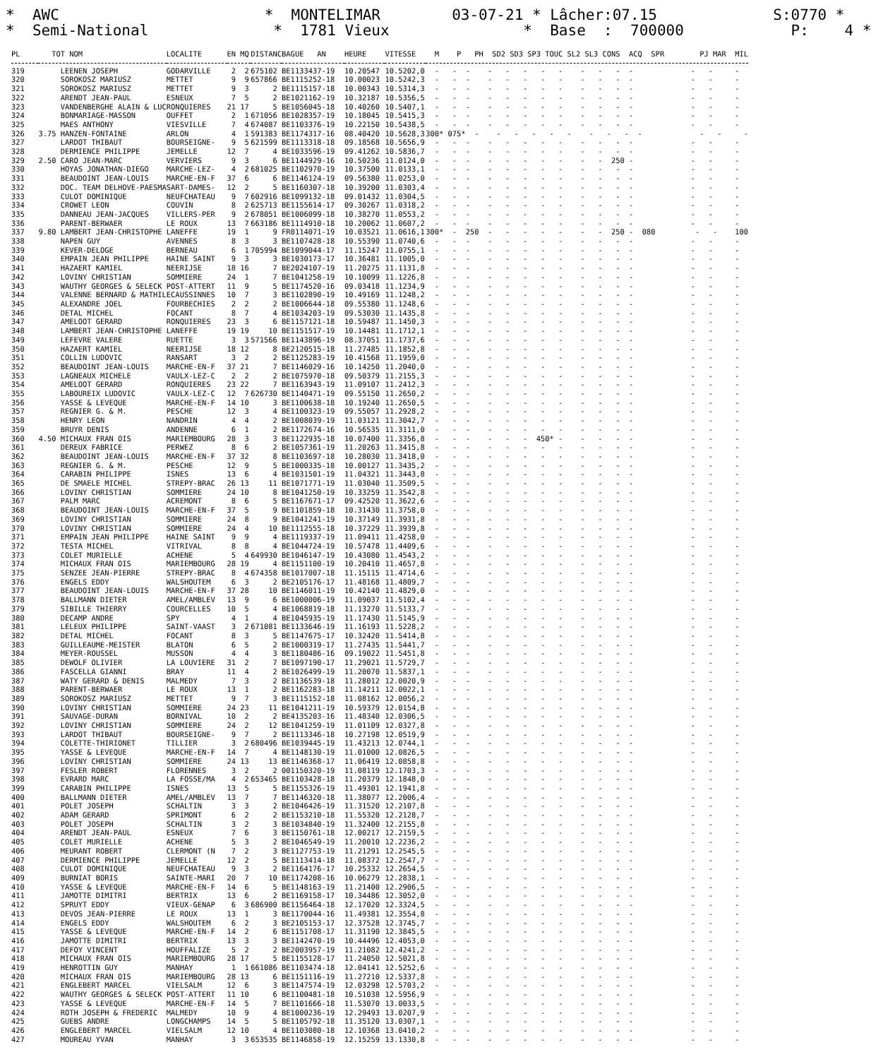* AWC * MONTELIMAR 03-07-21 * Lâcher:07.15 S:0770 * * Semi-National * 1781 Vieux * Base : 700000 P: 4 *
| PL | TOT NOM | LOCALITE | EN MQ | DISTANC | BAGUE AN | HEURE | VITESSE | M P PH SD2 SD3 SP3 TOUC SL2 SL3 CONS ACQ SPR PJ MAR MIL |
| --- | --- | --- | --- | --- | --- | --- | --- | --- |
| 319 | LEENEN JOSEPH | GODARVILLE | 2 2 | 675102 | BE1133437-19 | 10.20547 | 10.5202,0 | - - - - - - - - - - - - - - - |
| 320 | SOROKOSZ MARIUSZ | METTET | 9 9 | 657866 | BE1115252-18 | 10.00023 | 10.5242,3 | - - - - - - - - - - - - - - - |
| 321 | SOROKOSZ MARIUSZ | METTET | 9 3 | 2 | BE1115157-18 | 10.00343 | 10.5314,3 | - - - - - - - - - - - - - - - |
| 322 | ARENDT JEAN-PAUL | ESNEUX | 7 5 | 2 | BE1021162-19 | 10.32187 | 10.5356,5 | - - - - - - - - - - - - - - - |
| 323 | VANDENBERGHE ALAIN & LUC | RONQUIERES | 21 17 | 5 | BE1056045-18 | 10.40260 | 10.5407,1 | - - - - - - - - - - - - - - - |
| 324 | BONMARIAGE-MASSON | OUFFET | 2 1 | 671056 | BE1028357-19 | 10.18045 | 10.5415,3 | - - - - - - - - - - - - - - - |
| 325 | MAES ANTHONY | VIESVILLE | 7 4 | 674087 | BE1103376-19 | 10.22150 | 10.5438,5 | - - - - - - - - - - - - - - - |
| 326 | 3.75 HANZEN-FONTAINE | ARLON | 4 1 | 591383 | BE1174317-16 | 08.40420 | 10.5628,3 | 300* 075* - - - - - - - - - - - - - |
| 327 | LARDOT THIBAUT | BOURSEIGNE- | 9 5 | 621599 | BE1113318-18 | 09.18568 | 10.5656,9 | - - - - - - - - - - - - - - - |
| 328 | DERMIENCE PHILIPPE | JEMELLE | 12 7 | 4 | BE1033596-19 | 09.41262 | 10.5836,7 | - - - - - - - - - - - - - - - |
| 329 | 2.50 CARO JEAN-MARC | VERVIERS | 9 3 | 6 | BE1144929-16 | 10.50236 | 11.0124,0 | - - - - - - - - - - 250 - - - - |
| 330 | HOYAS JONATHAN-DIEGO | MARCHE-LEZ- | 4 2 | 681025 | BE1102970-19 | 10.37500 | 11.0133,1 | - - - - - - - - - - - - - - - |
| 331 | BEAUDOINT JEAN-LOUIS | MARCHE-EN-F | 37 6 | 6 | BE1146124-19 | 09.56380 | 11.0253,0 | - - - - - - - - - - - - - - - |
| 332 | DOC. TEAM DELHOVE-PAESMA | SART-DAMES- | 12 2 | 5 | BE1160307-18 | 10.39200 | 11.0303,4 | - - - - - - - - - - - - - - - |
| 333 | CULOT DOMINIQUE | NEUFCHATEAU | 9 7 | 602916 | BE1099132-18 | 09.01432 | 11.0304,5 | - - - - - - - - - - - - - - - |
| 334 | CROWET LEON | COUVIN | 8 2 | 625713 | BE1155614-17 | 09.30267 | 11.0318,2 | - - - - - - - - - - - - - - - |
| 335 | DANNEAU JEAN-JACQUES | VILLERS-PER | 9 2 | 678051 | BE1006099-18 | 10.38270 | 11.0553,2 | - - - - - - - - - - - - - - - |
| 336 | PARENT-BERWAER | LE ROUX | 13 7 | 663186 | BE1114910-18 | 10.20062 | 11.0607,2 | - - - - - - - - - - - - - - - |
| 337 | 9.80 LAMBERT JEAN-CHRISTOPHE | LANEFFE | 19 1 | 9 | FR0114071-19 | 10.03521 | 11.0616,1 | 300* - 250 - - - - - - - 250 - 080 - - 100 |
| 338 | NAPEN GUY | AVENNES | 8 3 | 3 | BE1107428-18 | 10.55390 | 11.0740,6 | - - - - - - - - - - - - - - - |
| 339 | KEVER-DELOGE | BERNEAU | 6 1 | 705994 | BE1099044-17 | 11.15247 | 11.0755,1 | - - - - - - - - - - - - - - - |
| 340 | EMPAIN JEAN PHILIPPE | HAINE SAINT | 9 3 | 3 | BE1030173-17 | 10.36481 | 11.1005,0 | - - - - - - - - - - - - - - - |
| 341 | HAZAERT KAMIEL | NEERIJSE | 18 16 | 7 | BE2024107-19 | 11.20275 | 11.1131,8 | - - - - - - - - - - - - - - - |
| 342 | LOVINY CHRISTIAN | SOMMIERE | 24 1 | 7 | BE1041258-19 | 10.10099 | 11.1226,8 | - - - - - - - - - - - - - - - |
| 343 | WAUTHY GEORGES & SELECK | POST-ATTERT | 11 9 | 5 | BE1174520-16 | 09.03418 | 11.1234,9 | - - - - - - - - - - - - - - - |
| 344 | VALENNE BERNARD & MATHIL | ECAUSSINNES | 10 7 | 3 | BE1102890-19 | 10.49169 | 11.1248,2 | - - - - - - - - - - - - - - - |
| 345 | ALEXANDRE JOEL | FOURBECHIES | 2 2 | 2 | BE1006644-18 | 09.55380 | 11.1248,6 | - - - - - - - - - - - - - - - |
| 346 | DETAL MICHEL | FOCANT | 8 7 | 4 | BE1034203-19 | 09.53030 | 11.1435,8 | - - - - - - - - - - - - - - - |
| 347 | AMELOOT GERARD | RONQUIERES | 23 3 | 6 | BE1157121-18 | 10.59487 | 11.1450,3 | - - - - - - - - - - - - - - - |
| 348 | LAMBERT JEAN-CHRISTOPHE | LANEFFE | 19 19 | 10 | BE1151517-19 | 10.14481 | 11.1712,1 | - - - - - - - - - - - - - - - |
| 349 | LEFEVRE VALERE | RUETTE | 3 3 | 571566 | BE1143896-19 | 08.37051 | 11.1737,6 | - - - - - - - - - - - - - - - |
| 350 | HAZAERT KAMIEL | NEERIJSE | 18 12 | 8 | BE2120515-18 | 11.27485 | 11.1852,8 | - - - - - - - - - - - - - - - |
| 351 | COLLIN LUDOVIC | RANSART | 3 2 | 2 | BE1125283-19 | 10.41568 | 11.1959,0 | - - - - - - - - - - - - - - - |
| 352 | BEAUDOINT JEAN-LOUIS | MARCHE-EN-F | 37 21 | 7 | BE1146029-16 | 10.14250 | 11.2040,0 | - - - - - - - - - - - - - - - |
| 353 | LAGNEAUX MICHELE | VAULX-LEZ-C | 2 2 | 2 | BE1075970-18 | 09.50379 | 11.2155,3 | - - - - - - - - - - - - - - - |
| 354 | AMELOOT GERARD | RONQUIERES | 23 22 | 7 | BE1163943-19 | 11.09107 | 11.2412,3 | - - - - - - - - - - - - - - - |
| 355 | LABOUREIX LUDOVIC | VAULX-LEZ-C | 12 7 | 626730 | BE1140471-19 | 09.55150 | 11.2650,2 | - - - - - - - - - - - - - - - |
| 356 | YASSE & LEVEQUE | MARCHE-EN-F | 14 10 | 3 | BE1100638-18 | 10.19240 | 11.2650,5 | - - - - - - - - - - - - - - - |
| 357 | REGNIER G. & M. | PESCHE | 12 3 | 4 | BE1100323-19 | 09.55057 | 11.2928,2 | - - - - - - - - - - - - - - - |
| 358 | HENRY LEON | NANDRIN | 4 4 | 2 | BE1008039-19 | 11.03121 | 11.3042,7 | - - - - - - - - - - - - - - - |
| 359 | BRUYR DENIS | ANDENNE | 6 1 | 2 | BE1172674-16 | 10.56535 | 11.3111,0 | - - - - - - - - - - - - - - - |
| 360 | 4.50 MICHAUX FRAN OIS | MARIEMBOURG | 28 3 | 3 | BE1122935-18 | 10.07400 | 11.3356,8 | - - - - - - 450* - - - - - - - - |
| 361 | DEREUX FABRICE | PERWEZ | 8 6 | 2 | BE1057361-19 | 11.20263 | 11.3415,8 | - - - - - - - - - - - - - - - |
| 362 | BEAUDOINT JEAN-LOUIS | MARCHE-EN-F | 37 32 | 8 | BE1103697-18 | 10.28030 | 11.3418,0 | - - - - - - - - - - - - - - - |
| 363 | REGNIER G. & M. | PESCHE | 12 9 | 5 | BE1000335-18 | 10.00127 | 11.3435,2 | - - - - - - - - - - - - - - - |
| 364 | CARABIN PHILIPPE | ISNES | 13 6 | 4 | BE1031501-19 | 11.04321 | 11.3443,8 | - - - - - - - - - - - - - - - |
| 365 | DE SMAELE MICHEL | STREPY-BRAC | 26 13 | 11 | BE1071771-19 | 11.03040 | 11.3509,5 | - - - - - - - - - - - - - - - |
| 366 | LOVINY CHRISTIAN | SOMMIERE | 24 10 | 8 | BE1041250-19 | 10.33259 | 11.3542,8 | - - - - - - - - - - - - - - - |
| 367 | PALM MARC | ACREMONT | 8 6 | 5 | BE1167671-17 | 09.42520 | 11.3622,6 | - - - - - - - - - - - - - - - |
| 368 | BEAUDOINT JEAN-LOUIS | MARCHE-EN-F | 37 5 | 9 | BE1101859-18 | 10.31430 | 11.3758,0 | - - - - - - - - - - - - - - - |
| 369 | LOVINY CHRISTIAN | SOMMIERE | 24 8 | 9 | BE1041241-19 | 10.37149 | 11.3931,8 | - - - - - - - - - - - - - - - |
| 370 | LOVINY CHRISTIAN | SOMMIERE | 24 4 | 10 | BE1112555-18 | 10.37229 | 11.3939,8 | - - - - - - - - - - - - - - - |
| 371 | EMPAIN JEAN PHILIPPE | HAINE SAINT | 9 9 | 4 | BE1119337-19 | 11.09411 | 11.4258,0 | - - - - - - - - - - - - - - - |
| 372 | TESTA MICHEL | VITRIVAL | 8 8 | 4 | BE1044724-19 | 10.57478 | 11.4409,6 | - - - - - - - - - - - - - - - |
| 373 | COLET MURIELLE | ACHENE | 5 4 | 649930 | BE1046147-19 | 10.43080 | 11.4543,2 | - - - - - - - - - - - - - - - |
| 374 | MICHAUX FRAN OIS | MARIEMBOURG | 28 19 | 4 | BE1151100-19 | 10.20410 | 11.4657,8 | - - - - - - - - - - - - - - - |
| 375 | SENZEE JEAN-PIERRE | STREPY-BRAC | 8 4 | 674358 | BE1017007-18 | 11.15115 | 11.4714,6 | - - - - - - - - - - - - - - - |
| 376 | ENGELS EDDY | WALSHOUTEM | 6 3 | 2 | BE2105176-17 | 11.48168 | 11.4809,7 | - - - - - - - - - - - - - - - |
| 377 | BEAUDOINT JEAN-LOUIS | MARCHE-EN-F | 37 28 | 10 | BE1146011-19 | 10.42140 | 11.4829,0 | - - - - - - - - - - - - - - - |
| 378 | BALLMANN DIETER | AMEL/AMBLEV | 13 9 | 6 | BE1000006-19 | 11.09037 | 11.5102,4 | - - - - - - - - - - - - - - - |
| 379 | SIBILLE THIERRY | COURCELLES | 10 5 | 4 | BE1068819-18 | 11.13270 | 11.5133,7 | - - - - - - - - - - - - - - - |
| 380 | DECAMP ANDRE | SPY | 4 1 | 4 | BE1045935-19 | 11.17430 | 11.5145,9 | - - - - - - - - - - - - - - - |
| 381 | LELEUX PHILIPPE | SAINT-VAAST | 3 2 | 671081 | BE1133646-19 | 11.16193 | 11.5228,2 | - - - - - - - - - - - - - - - |
| 382 | DETAL MICHEL | FOCANT | 8 3 | 5 | BE1147675-17 | 10.32420 | 11.5414,8 | - - - - - - - - - - - - - - - |
| 383 | GUILLEAUME-MEISTER | BLATON | 6 5 | 2 | BE1000319-17 | 11.27435 | 11.5441,7 | - - - - - - - - - - - - - - - |
| 384 | MEYER-ROUSSEL | MUSSON | 4 4 | 3 | BE1180486-16 | 09.19022 | 11.5451,8 | - - - - - - - - - - - - - - - |
| 385 | DEWOLF OLIVIER | LA LOUVIERE | 31 2 | 7 | BE1097190-17 | 11.29021 | 11.5729,7 | - - - - - - - - - - - - - - - |
| 386 | FASCELLA GIANNI | BRAY | 11 4 | 2 | BE1026499-19 | 11.20070 | 11.5837,1 | - - - - - - - - - - - - - - - |
| 387 | WATY GERARD & DENIS | MALMEDY | 7 3 | 2 | BE1136539-18 | 11.28012 | 12.0020,9 | - - - - - - - - - - - - - - - |
| 388 | PARENT-BERWAER | LE ROUX | 13 1 | 2 | BE1162283-18 | 11.14211 | 12.0022,1 | - - - - - - - - - - - - - - - |
| 389 | SOROKOSZ MARIUSZ | METTET | 9 7 | 3 | BE1115152-18 | 11.08162 | 12.0056,2 | - - - - - - - - - - - - - - - |
| 390 | LOVINY CHRISTIAN | SOMMIERE | 24 23 | 11 | BE1041211-19 | 10.59379 | 12.0154,8 | - - - - - - - - - - - - - - - |
| 391 | SAUVAGE-DURAN | BORNIVAL | 10 2 | 2 | BE4135203-16 | 11.48340 | 12.0306,5 | - - - - - - - - - - - - - - - |
| 392 | LOVINY CHRISTIAN | SOMMIERE | 24 2 | 12 | BE1041259-19 | 11.01109 | 12.0327,8 | - - - - - - - - - - - - - - - |
| 393 | LARDOT THIBAUT | BOURSEIGNE- | 9 7 | 2 | BE1113346-18 | 10.27198 | 12.0519,9 | - - - - - - - - - - - - - - - |
| 394 | COLETTE-THIRIONET | TILLIER | 3 2 | 680496 | BE1039445-19 | 11.43213 | 12.0744,1 | - - - - - - - - - - - - - - - |
| 395 | YASSE & LEVEQUE | MARCHE-EN-F | 14 7 | 4 | BE1148130-19 | 11.01000 | 12.0826,5 | - - - - - - - - - - - - - - - |
| 396 | LOVINY CHRISTIAN | SOMMIERE | 24 13 | 13 | BE1146368-17 | 11.06419 | 12.0858,8 | - - - - - - - - - - - - - - - |
| 397 | FESLER ROBERT | FLORENNES | 3 2 | 2 | 001150320-19 | 11.08119 | 12.1703,3 | - - - - - - - - - - - - - - - |
| 398 | EVRARD MARC | LA FOSSE/MA | 4 2 | 653465 | BE1103428-18 | 11.20379 | 12.1848,0 | - - - - - - - - - - - - - - - |
| 399 | CARABIN PHILIPPE | ISNES | 13 5 | 5 | BE1155326-19 | 11.49301 | 12.1941,8 | - - - - - - - - - - - - - - - |
| 400 | BALLMANN DIETER | AMEL/AMBLEV | 13 7 | 7 | BE1146320-18 | 11.38077 | 12.2006,4 | - - - - - - - - - - - - - - - |
| 401 | POLET JOSEPH | SCHALTIN | 3 3 | 2 | BE1046426-19 | 11.31520 | 12.2107,8 | - - - - - - - - - - - - - - - |
| 402 | ADAM GERARD | SPRIMONT | 6 2 | 2 | BE1153210-18 | 11.55320 | 12.2128,7 | - - - - - - - - - - - - - - - |
| 403 | POLET JOSEPH | SCHALTIN | 3 2 | 3 | BE1034840-19 | 11.32400 | 12.2155,8 | - - - - - - - - - - - - - - - |
| 404 | ARENDT JEAN-PAUL | ESNEUX | 7 6 | 3 | BE1150761-18 | 12.00217 | 12.2159,5 | - - - - - - - - - - - - - - - |
| 405 | COLET MURIELLE | ACHENE | 5 3 | 2 | BE1046549-19 | 11.20010 | 12.2236,2 | - - - - - - - - - - - - - - - |
| 406 | MEURANT ROBERT | CLERMONT (N | 7 2 | 3 | BE1127753-19 | 11.21291 | 12.2545,5 | - - - - - - - - - - - - - - - |
| 407 | DERMIENCE PHILIPPE | JEMELLE | 12 2 | 5 | BE1113414-18 | 11.08372 | 12.2547,7 | - - - - - - - - - - - - - - - |
| 408 | CULOT DOMINIQUE | NEUFCHATEAU | 9 3 | 2 | BE1164176-17 | 10.25332 | 12.2654,5 | - - - - - - - - - - - - - - - |
| 409 | BURNIAT BORIS | SAINTE-MARI | 20 7 | 10 | BE1174208-16 | 10.06279 | 12.2838,1 | - - - - - - - - - - - - - - - |
| 410 | YASSE & LEVEQUE | MARCHE-EN-F | 14 6 | 5 | BE1148163-19 | 11.21400 | 12.2906,5 | - - - - - - - - - - - - - - - |
| 411 | JAMOTTE DIMITRI | BERTRIX | 13 6 | 2 | BE1169158-17 | 10.34486 | 12.3052,0 | - - - - - - - - - - - - - - - |
| 412 | SPRUYT EDDY | VIEUX-GENAP | 6 3 | 686900 | BE1156464-18 | 12.17020 | 12.3324,5 | - - - - - - - - - - - - - - - |
| 413 | DEVOS JEAN-PIERRE | LE ROUX | 13 1 | 3 | BE1170044-16 | 11.49381 | 12.3554,8 | - - - - - - - - - - - - - - - |
| 414 | ENGELS EDDY | WALSHOUTEM | 6 2 | 3 | BE2105153-17 | 12.37528 | 12.3745,7 | - - - - - - - - - - - - - - - |
| 415 | YASSE & LEVEQUE | MARCHE-EN-F | 14 2 | 6 | BE1151708-17 | 11.31190 | 12.3845,5 | - - - - - - - - - - - - - - - |
| 416 | JAMOTTE DIMITRI | BERTRIX | 13 3 | 3 | BE1142470-19 | 10.44496 | 12.4053,0 | - - - - - - - - - - - - - - - |
| 417 | DEFOY VINCENT | HOUFFALIZE | 5 2 | 2 | BE2003957-19 | 11.21082 | 12.4241,2 | - - - - - - - - - - - - - - - |
| 418 | MICHAUX FRAN OIS | MARIEMBOURG | 28 17 | 5 | BE1155128-17 | 11.24050 | 12.5021,8 | - - - - - - - - - - - - - - - |
| 419 | HENROTTIN GUY | MANHAY | 1 1 | 661086 | BE1103474-18 | 12.04141 | 12.5252,6 | - - - - - - - - - - - - - - - |
| 420 | MICHAUX FRAN OIS | MARIEMBOURG | 28 13 | 6 | BE1151116-19 | 11.27210 | 12.5337,8 | - - - - - - - - - - - - - - - |
| 421 | ENGLEBERT MARCEL | VIELSALM | 12 6 | 3 | BE1147574-19 | 12.03298 | 12.5703,2 | - - - - - - - - - - - - - - - |
| 422 | WAUTHY GEORGES & SELECK | POST-ATTERT | 11 10 | 6 | BE1100481-18 | 10.51038 | 12.5956,9 | - - - - - - - - - - - - - - - |
| 423 | YASSE & LEVEQUE | MARCHE-EN-F | 14 5 | 7 | BE1101666-18 | 11.53070 | 13.0033,5 | - - - - - - - - - - - - - - - |
| 424 | ROTH JOSEPH & FREDERIC | MALMEDY | 10 9 | 4 | BE1000236-19 | 12.29493 | 13.0207,9 | - - - - - - - - - - - - - - - |
| 425 | GUEBS ANDRE | LONGCHAMPS | 14 5 | 5 | BE1105792-18 | 11.35120 | 13.0307,1 | - - - - - - - - - - - - - - - |
| 426 | ENGLEBERT MARCEL | VIELSALM | 12 10 | 4 | BE1103080-18 | 12.10368 | 13.0410,2 | - - - - - - - - - - - - - - - |
| 427 | MOUREAU YVAN | MANHAY | 3 3 | 653535 | BE1146858-19 | 12.15259 | 13.1330,8 | - - - - - - - - - - - - - - - |